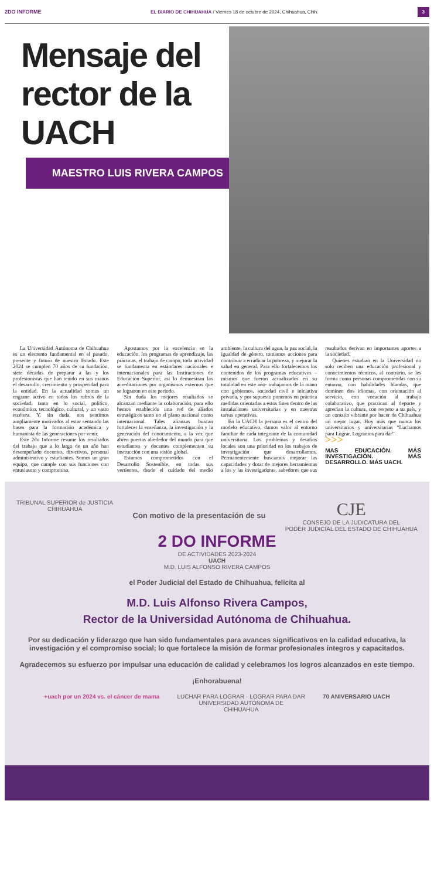2DO INFORME
EL DIARIO DE CHIHUAHUA / Viernes 18 de octubre de 2024, Chihuahua, Chih.
3
Mensaje del rector de la UACH
MAESTRO LUIS RIVERA CAMPOS
La Universidad Autónoma de Chihuahua es un elemento fundamental en el pasado, presente y futuro de nuestro Estado. Este 2024 se cumplen 70 años de su fundación, siete décadas de preparar a las y los profesionistas que han tenido en sus manos el desarrollo, crecimiento y prosperidad para la entidad. En la actualidad somos un engrane activo en todos los rubros de la sociedad, tanto en lo social, político, económico, tecnológico, cultural, y un vasto etcétera. Y, sin duda, nos sentimos ampliamente motivados al estar sentando las bases para la formación académica y humanista de las generaciones por venir.
Este 2do Informe resume los resultados del trabajo que a lo largo de un año han desempeñado docentes, directivos, personal administrativo y estudiantes. Somos un gran equipo, que cumple con sus funciones con entusiasmo y compromiso.
Apostamos por la excelencia en la educación, los programas de aprendizaje, las prácticas, el trabajo de campo, toda actividad se fundamenta en estándares nacionales e internacionales para las Instituciones de Educación Superior, así lo demuestran las acreditaciones por organismos externos que se lograron en este periodo.
Sin duda los mejores resultados se alcanzan mediante la colaboración, para ello hemos establecido una red de aliados estratégicos tanto en el plano nacional como internacional. Tales alianzas buscan fortalecer la enseñanza, la investigación y la generación del conocimiento, a la vez que abren puertas alrededor del mundo para que estudiantes y docentes complementen su instrucción con una visión global.
Estamos comprometidos con el Desarrollo Sostenible, en todas sus vertientes, desde el cuidado del medio ambiente, la cultura del agua, la paz social, la igualdad de género, tomamos acciones para contribuir a erradicar la pobreza, y mejorar la salud en general. Para ello fortalecemos los contenidos de los programas educativos –mismos que fueron actualizados en su totalidad en este año- trabajamos de la mano con gobiernos, sociedad civil e iniciativa privada, y por supuesto ponemos en práctica medidas orientadas a estos fines dentro de las instalaciones universitarias y en nuestras tareas operativas.
En la UACH la persona es el centro del modelo educativo, damos valor al entorno familiar de cada integrante de la comunidad universitaria. Los problemas y desafíos locales son una prioridad en los trabajos de investigación que desarrollamos. Permanentemente buscamos mejorar las capacidades y dotar de mejores herramientas a los y las investigadoras, sabedores que sus resultados derivan en importantes aportes a la sociedad.
Quienes estudian en la Universidad no solo reciben una educación profesional y conocimientos técnicos, al contrario, se les forma como personas comprometidas con su entorno, con habilidades blandas, que dominen dos idiomas, con orientación al servicio, con vocación al trabajo colaborativo, que practican al deporte y aprecian la cultura, con respeto a su país, y un corazón vibrante por hacer de Chihuahua un mejor lugar. Hoy más que nunca los universitarios y universitarias “Luchamos para Lograr. Logramos para dar”
>>>
MAS EDUCACIÓN. MÁS INVESTIGACIÓN. MÁS DESARROLLO. MÁS UACH.
TRIBUNAL SUPERIOR de JUSTICIA
CHIHUAHUA
Con motivo de la presentación de su
CJE
CONSEJO DE LA JUDICATURA DEL
PODER JUDICIAL DEL ESTADO DE CHIHUAHUA
2 DO INFORME
DE ACTIVIDADES 2023-2024
UACH
M.D. LUIS ALFONSO RIVERA CAMPOS
el Poder Judicial del Estado de Chihuahua, felicita al
M.D. Luis Alfonso Rivera Campos,
Rector de la Universidad Autónoma de Chihuahua.
Por su dedicación y liderazgo que han sido fundamentales para avances significativos en la calidad educativa, la investigación y el compromiso social; lo que fortalece la misión de formar profesionales íntegros y capacitados.
Agradecemos su esfuerzo por impulsar una educación de calidad y celebramos los logros alcanzados en este tiempo.
¡Enhorabuena!
+uach por un 2024 vs. el cáncer de mama
LUCHAR PARA LOGRAR · LOGRAR PARA DAR
UNIVERSIDAD AUTÓNOMA DE
CHIHUAHUA
70 ANIVERSARIO UACH